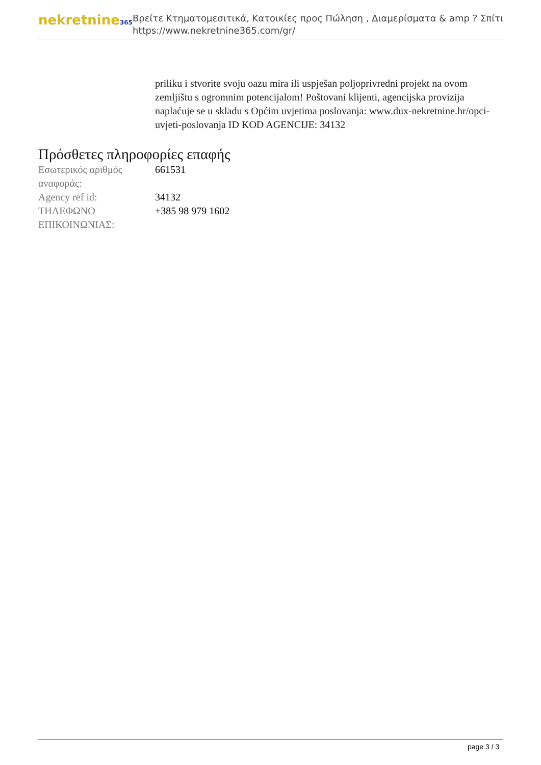nekretnine365
Βρείτε Κτηματομεσιτικά, Κατοικίες προς Πώληση , Διαμερίσματα & amp ? Σπίτι
https://www.nekretnine365.com/gr/
priliku i stvorite svoju oazu mira ili uspješan poljoprivredni projekt na ovom zemljištu s ogromnim potencijalom! Poštovani klijenti, agencijska provizija naplaćuje se u skladu s Općim uvjetima poslovanja: www.dux-nekretnine.hr/opci-uvjeti-poslovanja ID KOD AGENCIJE: 34132
Πρόσθετες πληροφορίες επαφής
| Εσωτερικός αριθμός αναφοράς: | 661531 |
| Agency ref id: | 34132 |
| ΤΗΛΕΦΩΝΟ ΕΠΙΚΟΙΝΩΝΙΑΣ: | +385 98 979 1602 |
page 3 / 3